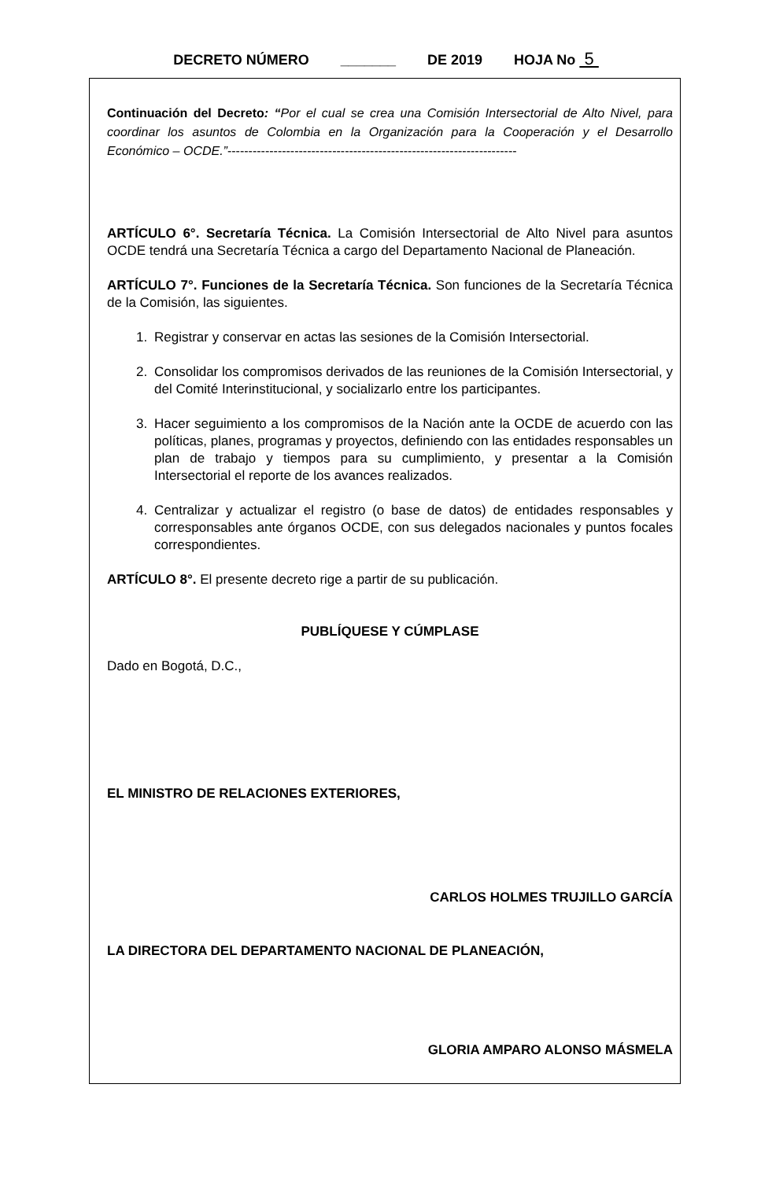DECRETO NÚMERO _______ DE 2019 HOJA No 5
Continuación del Decreto: “Por el cual se crea una Comisión Intersectorial de Alto Nivel, para coordinar los asuntos de Colombia en la Organización para la Cooperación y el Desarrollo Económico – OCDE.”---------------------------------------------------------------------
ARTÍCULO 6°. Secretaría Técnica. La Comisión Intersectorial de Alto Nivel para asuntos OCDE tendrá una Secretaría Técnica a cargo del Departamento Nacional de Planeación.
ARTÍCULO 7°. Funciones de la Secretaría Técnica. Son funciones de la Secretaría Técnica de la Comisión, las siguientes.
1. Registrar y conservar en actas las sesiones de la Comisión Intersectorial.
2. Consolidar los compromisos derivados de las reuniones de la Comisión Intersectorial, y del Comité Interinstitucional, y socializarlo entre los participantes.
3. Hacer seguimiento a los compromisos de la Nación ante la OCDE de acuerdo con las políticas, planes, programas y proyectos, definiendo con las entidades responsables un plan de trabajo y tiempos para su cumplimiento, y presentar a la Comisión Intersectorial el reporte de los avances realizados.
4. Centralizar y actualizar el registro (o base de datos) de entidades responsables y corresponsables ante órganos OCDE, con sus delegados nacionales y puntos focales correspondientes.
ARTÍCULO 8°. El presente decreto rige a partir de su publicación.
PUBLÍQUESE Y CÚMPLASE
Dado en Bogotá, D.C.,
EL MINISTRO DE RELACIONES EXTERIORES,
CARLOS HOLMES TRUJILLO GARCÍA
LA DIRECTORA DEL DEPARTAMENTO NACIONAL DE PLANEACIÓN,
GLORIA AMPARO ALONSO MÁSMELA